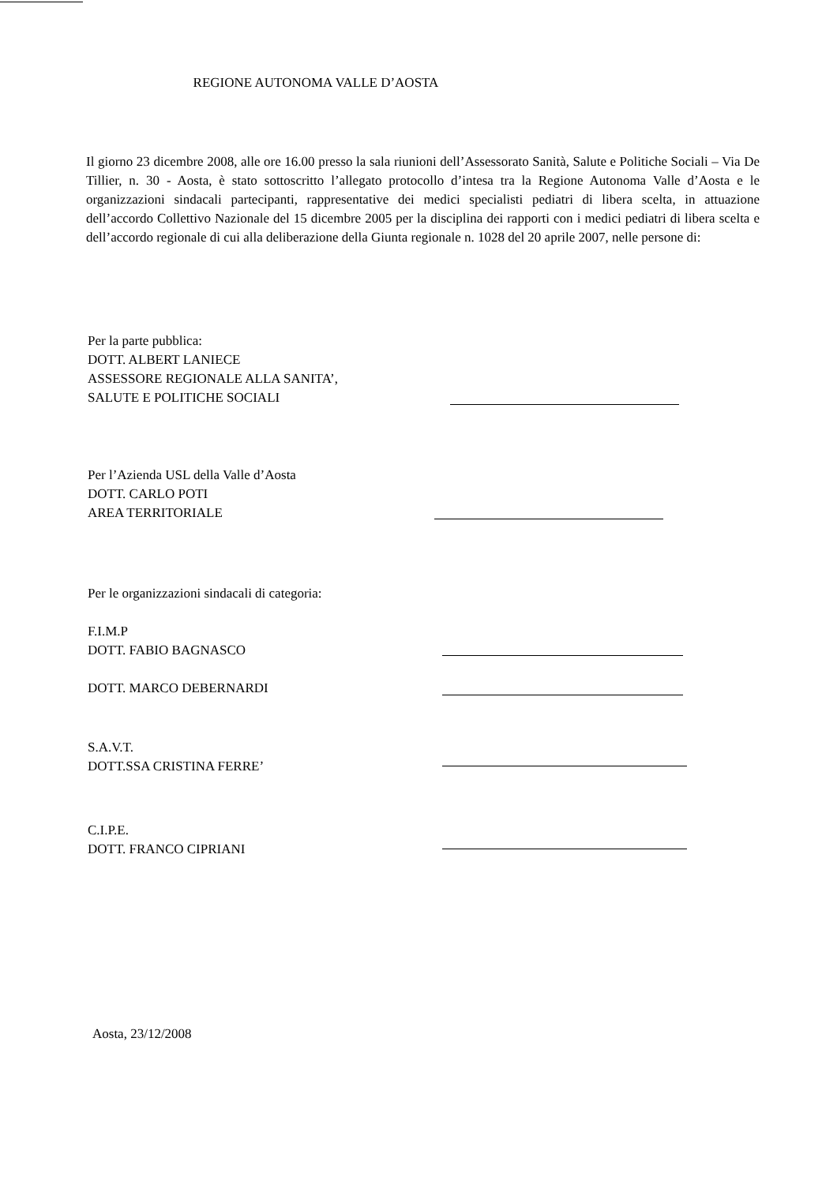REGIONE AUTONOMA VALLE D’AOSTA
Il giorno 23 dicembre 2008, alle ore 16.00 presso la sala riunioni dell’Assessorato Sanità, Salute e Politiche Sociali – Via De Tillier, n. 30 - Aosta, è stato sottoscritto l’allegato protocollo d’intesa tra la Regione Autonoma Valle d’Aosta e le organizzazioni sindacali partecipanti, rappresentative dei medici specialisti pediatri di libera scelta, in attuazione dell’accordo Collettivo Nazionale del 15 dicembre 2005 per la disciplina dei rapporti con i medici pediatri di libera scelta e dell’accordo regionale di cui alla deliberazione della Giunta regionale n. 1028 del 20 aprile 2007, nelle persone di:
Per la parte pubblica:
DOTT. ALBERT LANIECE
ASSESSORE REGIONALE ALLA SANITA’,
SALUTE E POLITICHE SOCIALI
Per l’Azienda USL della Valle d’Aosta
DOTT. CARLO POTI
AREA TERRITORIALE
Per le organizzazioni sindacali di categoria:
F.I.M.P
DOTT. FABIO BAGNASCO
DOTT. MARCO DEBERNARDI
S.A.V.T.
DOTT.SSA CRISTINA FERRE’
C.I.P.E.
DOTT. FRANCO CIPRIANI
Aosta, 23/12/2008